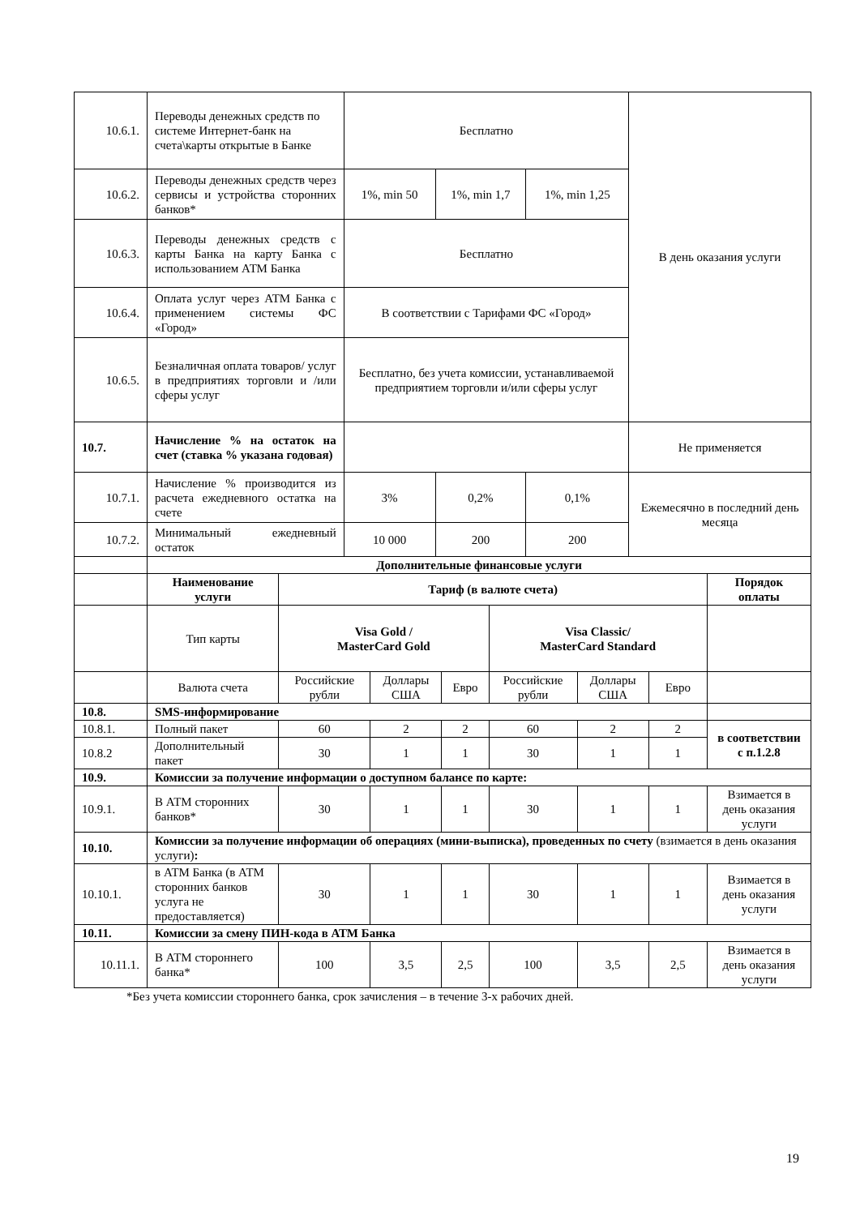| 10.6.1. | Переводы денежных средств по системе Интернет-банк на счета\карты открытые в Банке | Бесплатно | | | В день оказания услуги |
| 10.6.2. | Переводы денежных средств через сервисы и устройства сторонних банков* | 1%, min 50 | 1%, min 1,7 | 1%, min 1,25 | |
| 10.6.3. | Переводы денежных средств с карты Банка на карту Банка с использованием АТМ Банка | Бесплатно | | | |
| 10.6.4. | Оплата услуг через АТМ Банка с применением системы ФС «Город» | В соответствии с Тарифами ФС «Город» | | | |
| 10.6.5. | Безналичная оплата товаров/ услуг в предприятиях торговли и /или сферы услуг | Бесплатно, без учета комиссии, устанавливаемой предприятием торговли и/или сферы услуг | | | |
| 10.7. | Начисление % на остаток на счет (ставка % указана годовая) | | | | Не применяется |
| 10.7.1. | Начисление % производится из расчета ежедневного остатка на счете | 3% | 0,2% | 0,1% | Ежемесячно в последний день месяца |
| 10.7.2. | Минимальный ежедневный остаток | 10 000 | 200 | 200 | |
| | Дополнительные финансовые услуги | | | | | | | |
| | Наименование услуги | Тариф (в валюте счета) | | | | | | Порядок оплаты |
| | Тип карты | Visa Gold / MasterCard Gold | | | Visa Classic/ MasterCard Standard | | | |
| | Валюта счета | Российские рубли | Доллары США | Евро | Российские рубли | Доллары США | Евро | |
| 10.8. | SMS-информирование | | | | | | | |
| 10.8.1. | Полный пакет | 60 | 2 | 2 | 60 | 2 | 2 | в соответствии с п.1.2.8 |
| 10.8.2 | Дополнительный пакет | 30 | 1 | 1 | 30 | 1 | 1 | |
| 10.9. | Комиссии за получение информации о доступном балансе по карте: | | | | | | | |
| 10.9.1. | В АТМ сторонних банков* | 30 | 1 | 1 | 30 | 1 | 1 | Взимается в день оказания услуги |
| 10.10. | Комиссии за получение информации об операциях (мини-выписка), проведенных по счету (взимается в день оказания услуги) : | | | | | | | |
| 10.10.1. | в АТМ Банка (в АТМ сторонних банков услуга не предоставляется) | 30 | 1 | 1 | 30 | 1 | 1 | Взимается в день оказания услуги |
| 10.11. | Комиссии за смену ПИН-кода в АТМ Банка | | | | | | | |
| 10.11.1. | В АТМ стороннего банка* | 100 | 3,5 | 2,5 | 100 | 3,5 | 2,5 | Взимается в день оказания услуги |
*Без учета комиссии стороннего банка, срок зачисления – в течение 3-х рабочих дней.
19